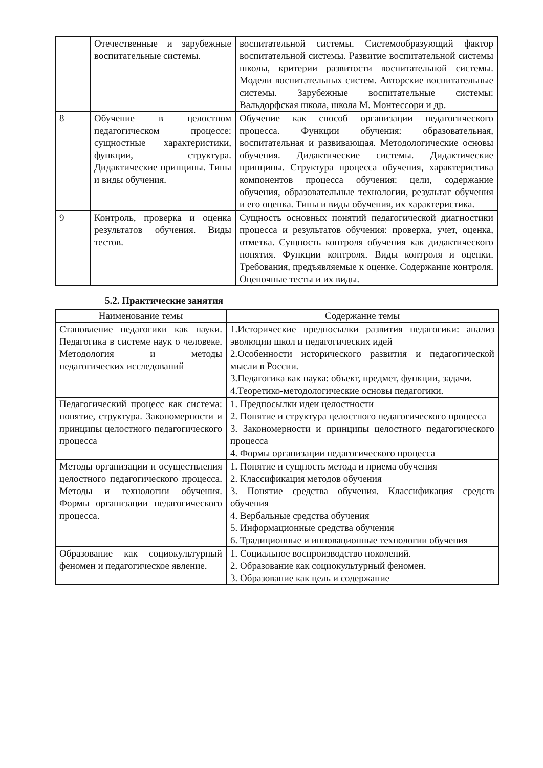| | Отечественные и зарубежные воспитательные системы. | воспитательной системы. Системообразующий фактор воспитательной системы. Развитие воспитательной системы школы, критерии развитости воспитательной системы. Модели воспитательных систем. Авторские воспитательные системы. Зарубежные воспитательные системы: Вальдорфская школа, школа М. Монтессори и др. |
| 8 | Обучение в целостном педагогическом процессе: сущностные характеристики, функции, структура. Дидактические принципы. Типы и виды обучения. | Обучение как способ организации педагогического процесса. Функции обучения: образовательная, воспитательная и развивающая. Методологические основы обучения. Дидактические системы. Дидактические принципы. Структура процесса обучения, характеристика компонентов процесса обучения: цели, содержание обучения, образовательные технологии, результат обучения и его оценка. Типы и виды обучения, их характеристика. |
| 9 | Контроль, проверка и оценка результатов обучения. Виды тестов. | Сущность основных понятий педагогической диагностики процесса и результатов обучения: проверка, учет, оценка, отметка. Сущность контроля обучения как дидактического понятия. Функции контроля. Виды контроля и оценки. Требования, предъявляемые к оценке. Содержание контроля. Оценочные тесты и их виды. |
5.2. Практические занятия
| Наименование темы | Содержание темы |
| --- | --- |
| Становление педагогики как науки. Педагогика в системе наук о человеке. Методология и методы педагогических исследований | 1.Исторические предпосылки развития педагогики: анализ эволюции школ и педагогических идей 2.Особенности исторического развития и педагогической мысли в России. 3.Педагогика как наука: объект, предмет, функции, задачи. 4.Теоретико-методологические основы педагогики. |
| Педагогический процесс как система: понятие, структура. Закономерности и принципы целостного педагогического процесса | 1. Предпосылки идеи целостности 2. Понятие и структура целостного педагогического процесса 3. Закономерности и принципы целостного педагогического процесса 4. Формы организации педагогического процесса |
| Методы организации и осуществления целостного педагогического процесса. Методы и технологии обучения. Формы организации педагогического процесса. | 1. Понятие и сущность метода и приема обучения 2. Классификация методов обучения 3. Понятие средства обучения. Классификация средств обучения 4. Вербальные средства обучения 5. Информационные средства обучения 6. Традиционные и инновационные технологии обучения |
| Образование как социокультурный феномен и педагогическое явление. | 1. Социальное воспроизводство поколений. 2. Образование как социокультурный феномен. 3. Образование как цель и содержание |